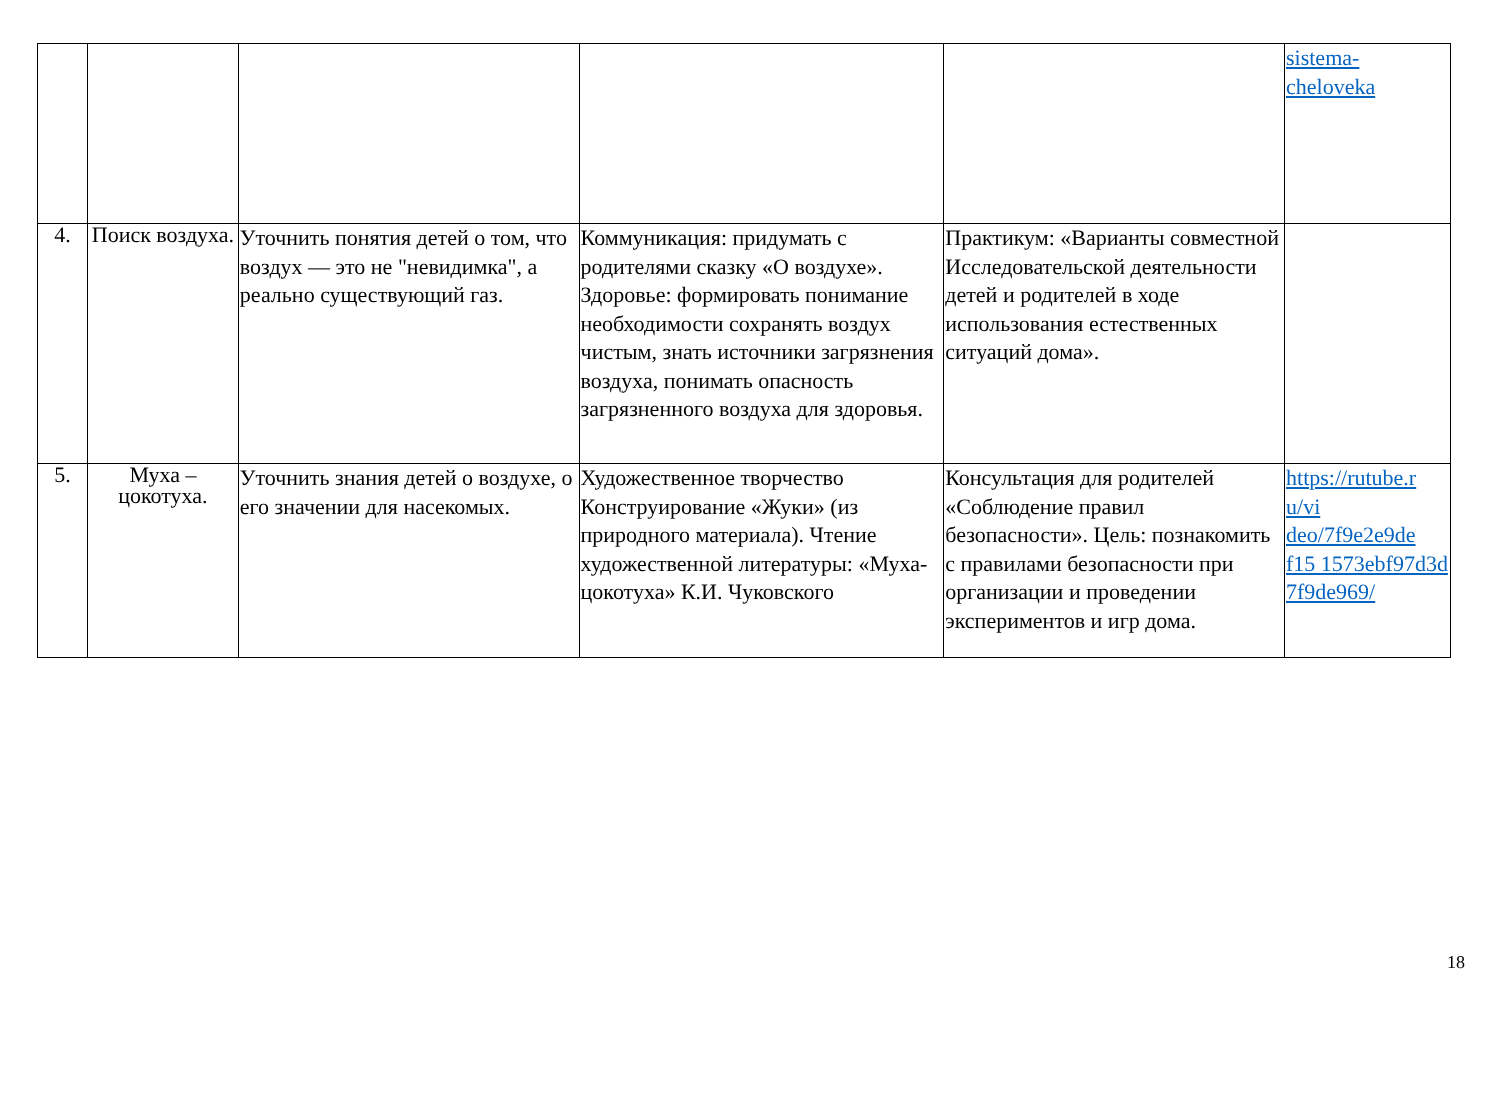| | | | | | sistema- cheloveka |
| 4. | Поиск воздуха. | Уточнить понятия детей о том, что воздух — это не "невидимка", а реально существующий газ. | Коммуникация: придумать с родителями сказку «О воздухе». Здоровье: формировать понимание необходимости сохранять воздух чистым, знать источники загрязнения воздуха, понимать опасность загрязненного воздуха для здоровья. | Практикум: «Варианты совместной Исследовательской деятельности детей и родителей в ходе использования естественных ситуаций дома». | |
| 5. | Муха – цокотуха. | Уточнить знания детей о воздухе, о его значении для насекомых. | Художественное творчество Конструирование «Жуки» (из природного материала). Чтение художественной литературы: «Муха-цокотуха» К.И. Чуковского | Консультация для родителей «Соблюдение правил безопасности». Цель: познакомить с правилами безопасности при организации и проведении экспериментов и игр дома. | https://rutube.r u/vi deo/7f9e2e9de f15 1573ebf97d3d 7f9de969/ |
18